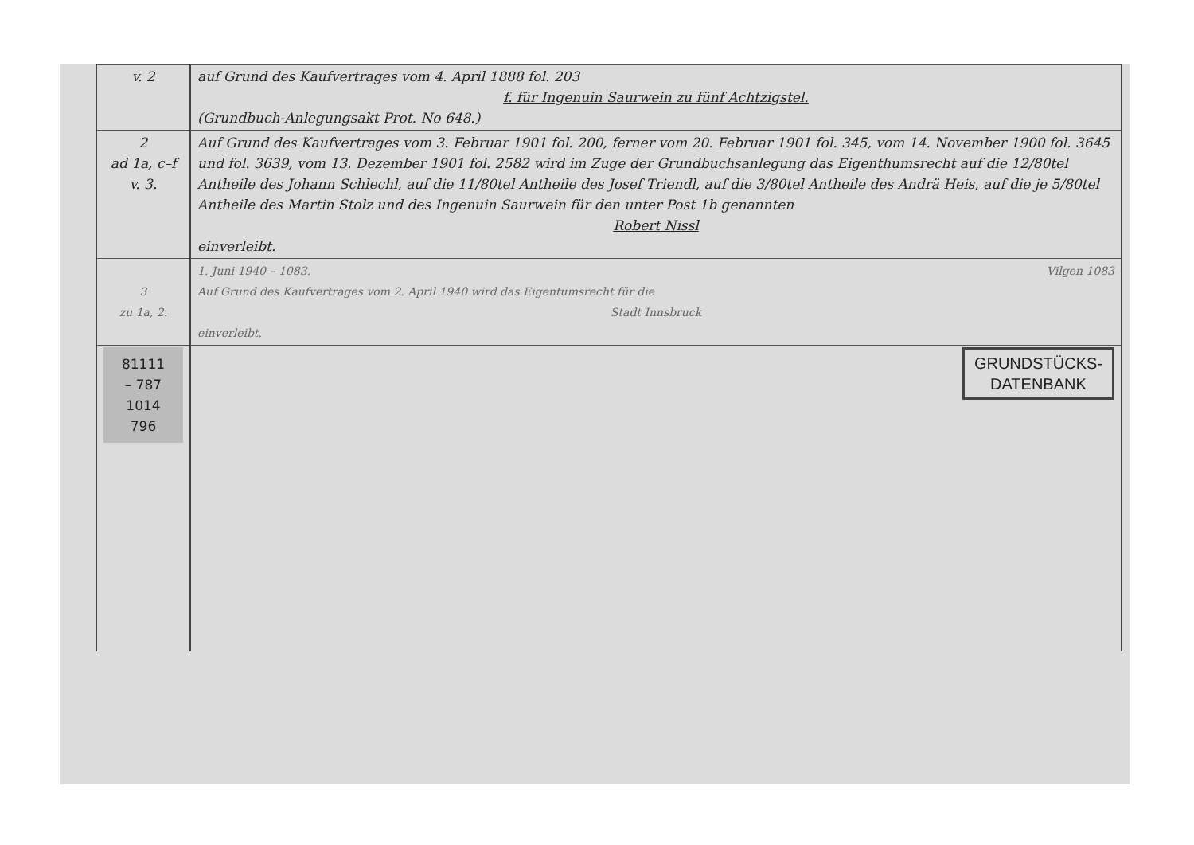| v. 2 | auf Grund des Kaufvertrages vom 4. April 1888 fol. 203 f. für Ingenuin Saurwein zu fünf Achtzigstel. (Grundbuch-Anlegungsakt Prot. No 648.) |
| 2 ad 1a, c–f v. 3. | Auf Grund des Kaufvertrages vom 3. Februar 1901 fol. 200, ferner vom 20. Februar 1901 fol. 345, vom 14. November 1900 fol. 3645 und fol. 3639, vom 13. Dezember 1901 fol. 2582 wird im Zuge der Grundbuchsanlegung das Eigenthumsrecht auf die 12/80tel Antheile des Johann Schlechl, auf die 11/80tel Antheile des Josef Triendl, auf die 3/80tel Antheile des Andrä Heis, auf die je 5/80tel Antheile des Martin Stolz und des Ingenuin Saurwein für den unter Post 1b genannten Robert Nissl einverleibt. |
| 3 zu 1a, 2. | 1. Juni 1940 – 1083. Vilgen 1083 Auf Grund des Kaufvertrages vom 2. April 1940 wird das Eigentumsrecht für die Stadt Innsbruck einverleibt. |
| 81111 – 787 1014 796 | GRUNDSTÜCKS- DATENBANK |